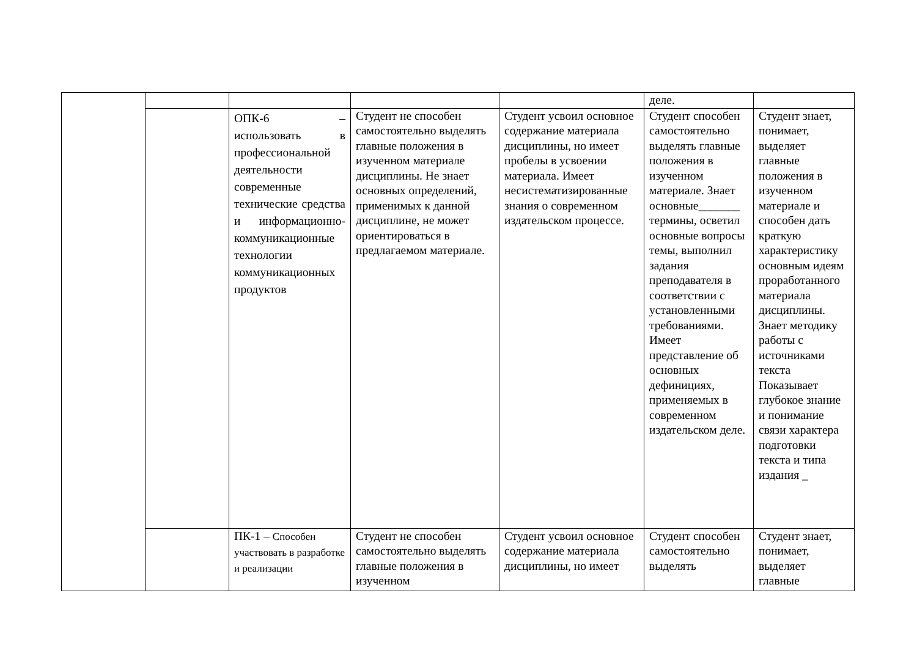| | | | | | деле. | |
| | | ОПК-6 – использовать в профессиональной деятельности современные технические средства и информационно-коммуникационные технологии коммуникационных продуктов | Студент не способен самостоятельно выделять главные положения в изученном материале дисциплины. Не знает основных определений, применимых к данной дисциплине, не может ориентироваться в предлагаемом материале. | Студент усвоил основное содержание материала дисциплины, но имеет пробелы в усвоении материала. Имеет несистематизированные знания о современном издательском процессе. | Студент способен самостоятельно выделять главные положения в изученном материале. Знает основные_______ термины, осветил основные вопросы темы, выполнил задания преподавателя в соответствии с установленными требованиями. Имеет представление об основных дефинициях, применяемых в современном издательском деле. | Студент знает, понимает, выделяет главные положения в изученном материале и способен дать краткую характеристику основным идеям проработанного материала дисциплины. Знает методику работы с источниками текста Показывает глубокое знание и понимание связи характера подготовки текста и типа издания _ |
| | | ПК-1 – Способен участвовать в разработке и реализации | Студент не способен самостоятельно выделять главные положения в изученном | Студент усвоил основное содержание материала дисциплины, но имеет | Студент способен самостоятельно выделять | Студент знает, понимает, выделяет главные |